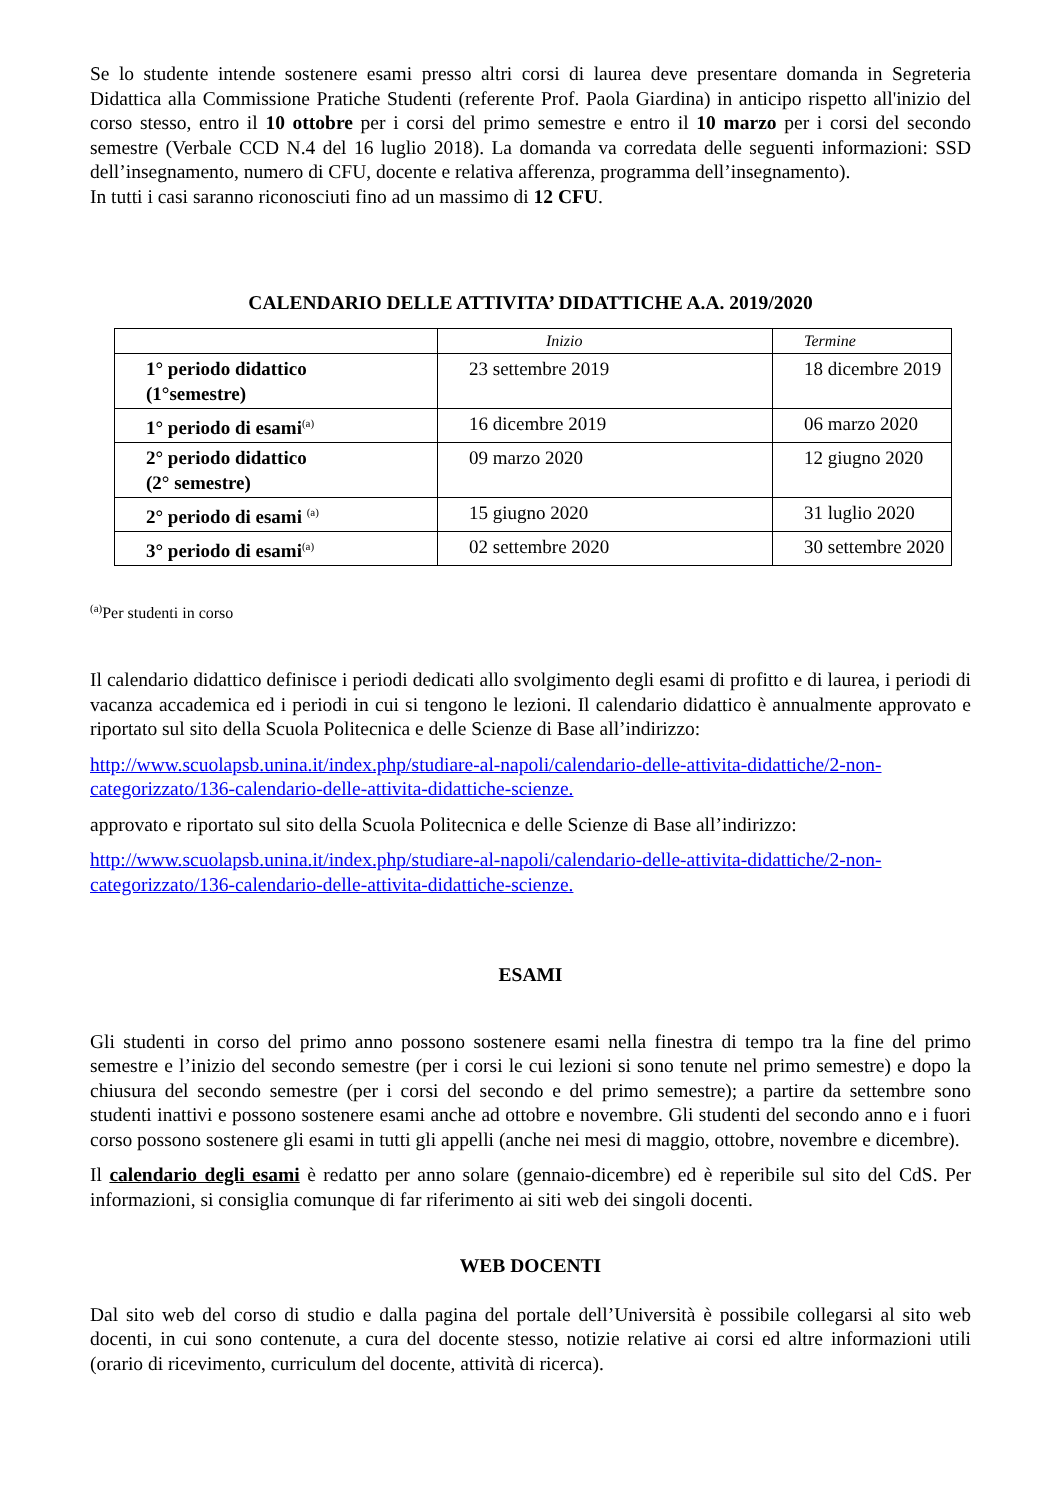Se lo studente intende sostenere esami presso altri corsi di laurea deve presentare domanda in Segreteria Didattica alla Commissione Pratiche Studenti (referente Prof. Paola Giardina) in anticipo rispetto all'inizio del corso stesso, entro il 10 ottobre per i corsi del primo semestre e entro il 10 marzo per i corsi del secondo semestre (Verbale CCD N.4 del 16 luglio 2018). La domanda va corredata delle seguenti informazioni: SSD dell’insegnamento, numero di CFU, docente e relativa afferenza, programma dell’insegnamento).
In tutti i casi saranno riconosciuti fino ad un massimo di 12 CFU.
CALENDARIO DELLE ATTIVITA’ DIDATTICHE A.A. 2019/2020
| | Inizio | Termine |
| 1° periodo didattico (1°semestre) | 23 settembre 2019 | 18 dicembre 2019 |
| 1° periodo di esami<sup>(a)</sup> | 16 dicembre 2019 | 06 marzo 2020 |
| 2° periodo didattico (2° semestre) | 09 marzo 2020 | 12 giugno 2020 |
| 2° periodo di esami <sup>(a)</sup> | 15 giugno 2020 | 31 luglio 2020 |
| 3° periodo di esami<sup>(a)</sup> | 02 settembre 2020 | 30 settembre 2020 |
<sup>(a)</sup> Per studenti in corso
Il calendario didattico definisce i periodi dedicati allo svolgimento degli esami di profitto e di laurea, i periodi di vacanza accademica ed i periodi in cui si tengono le lezioni. Il calendario didattico è annualmente approvato e riportato sul sito della Scuola Politecnica e delle Scienze di Base all’indirizzo:
http://www.scuolapsb.unina.it/index.php/studiare-al-napoli/calendario-delle-attivita-didattiche/2-non-categorizzato/136-calendario-delle-attivita-didattiche-scienze.
approvato e riportato sul sito della Scuola Politecnica e delle Scienze di Base all’indirizzo:
http://www.scuolapsb.unina.it/index.php/studiare-al-napoli/calendario-delle-attivita-didattiche/2-non-categorizzato/136-calendario-delle-attivita-didattiche-scienze.
ESAMI
Gli studenti in corso del primo anno possono sostenere esami nella finestra di tempo tra la fine del primo semestre e l’inizio del secondo semestre (per i corsi le cui lezioni si sono tenute nel primo semestre) e dopo la chiusura del secondo semestre (per i corsi del secondo e del primo semestre); a partire da settembre sono studenti inattivi e possono sostenere esami anche ad ottobre e novembre. Gli studenti del secondo anno e i fuori corso possono sostenere gli esami in tutti gli appelli (anche nei mesi di maggio, ottobre, novembre e dicembre).
Il calendario degli esami è redatto per anno solare (gennaio-dicembre) ed è reperibile sul sito del CdS. Per informazioni, si consiglia comunque di far riferimento ai siti web dei singoli docenti.
WEB DOCENTI
Dal sito web del corso di studio e dalla pagina del portale dell’Università è possibile collegarsi al sito web docenti, in cui sono contenute, a cura del docente stesso, notizie relative ai corsi ed altre informazioni utili (orario di ricevimento, curriculum del docente, attività di ricerca).